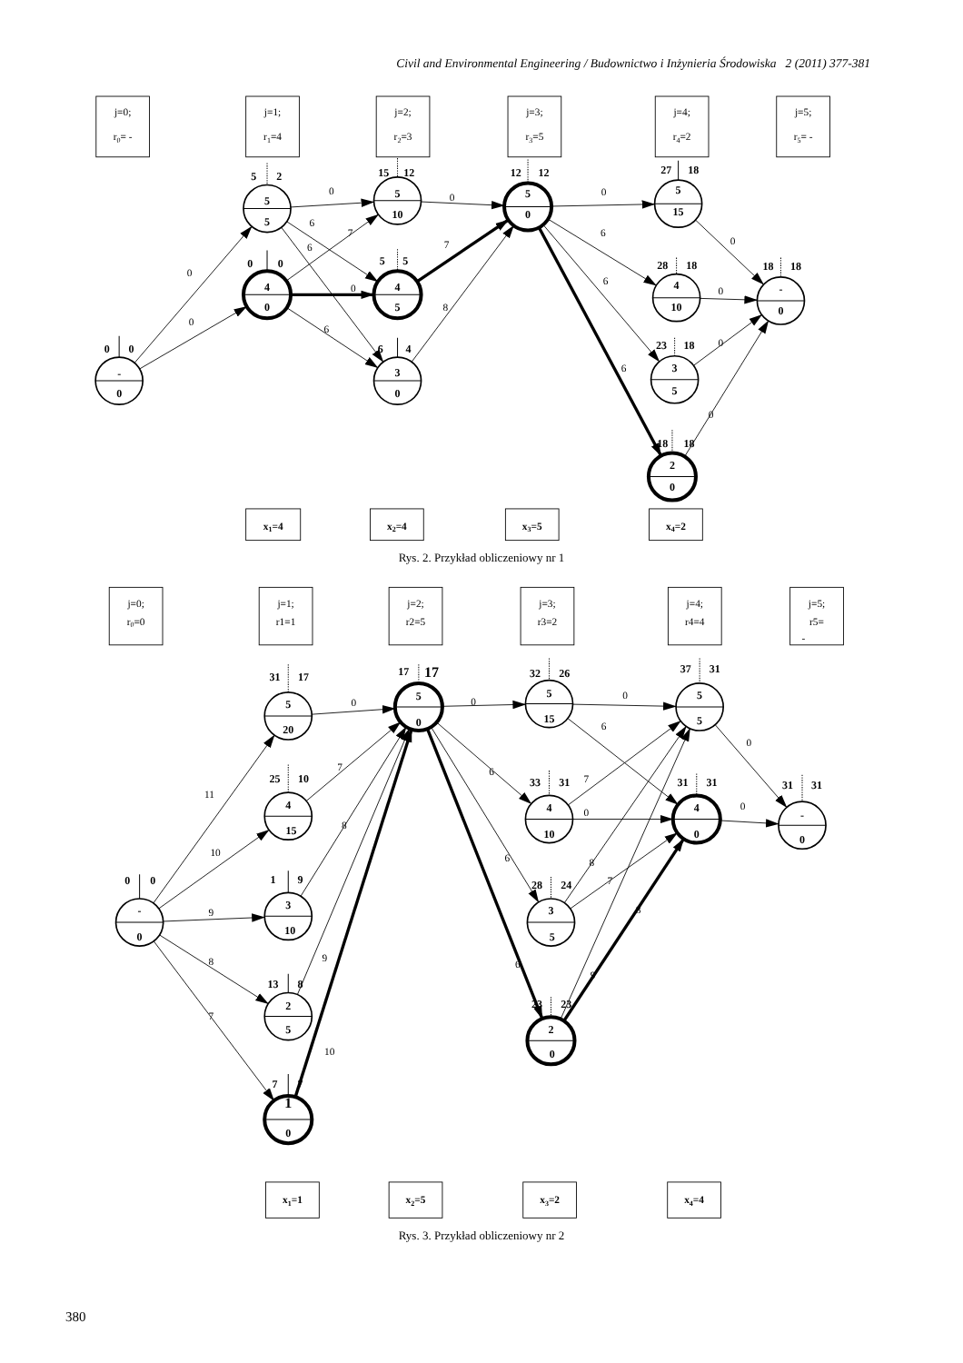Civil and Environmental Engineering / Budownictwo i Inżynieria Środowiska 2 (2011) 377-381
j=0;
r0= -
j=1;
r1=4
j=2;
r2=3
j=3;
r3=5
j=4;
r4=2
j=5;
r5= -
x1=4
x2=4
x3=5
x4=2
0
0
0
6
6
7
0
6
0
7
8
0
6
6
6
0
0
0
0
-
0
0
0
5
5
5
2
4
0
0
0
5
10
15
12
4
5
5
5
3
0
6
4
5
0
12
12
5
15
27
18
4
10
28
18
3
5
23
18
2
0
18
18
-
0
18
18
Rys. 2. Przykład obliczeniowy nr 1
j=0;
r0=0
j=1;
r1=1
j=2;
r2=5
j=3;
r3=2
j=4;
r4=4
j=5;
r5=
-
x1=1
x2=5
x3=2
x4=4
11
10
9
8
7
0
7
8
9
10
0
6
6
6
0
6
7
0
8
7
9
8
0
0
-
0
0
0
5
20
31
17
4
15
25
10
3
10
1
9
2
5
13
8
1
0
7
7
5
0
17
17
5
15
32
26
4
10
33
31
3
5
28
24
2
0
23
23
5
5
37
31
4
0
31
31
-
0
31
31
Rys. 3. Przykład obliczeniowy nr 2
380